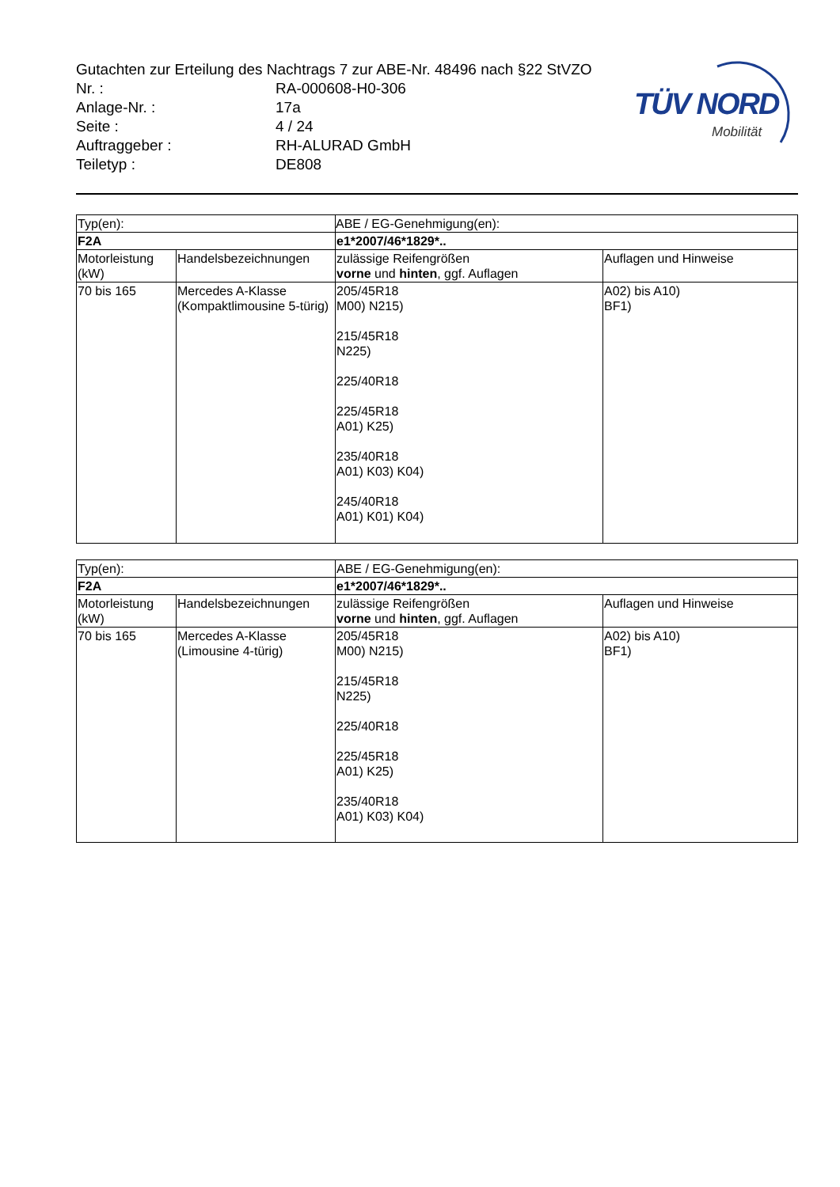TÜV NORD
Mobilität
Gutachten zur Erteilung des Nachtrags 7 zur ABE-Nr. 48496 nach §22 StVZO
Nr. : RA-000608-H0-306
Anlage-Nr. : 17a
Seite : 4 / 24
Auftraggeber : RH-ALURAD GmbH
Teiletyp : DE808
| Typ(en): | | ABE / EG-Genehmigung(en): | |
| F2A | | e1*2007/46*1829*.. | |
| Motorleistung (kW) | Handelsbezeichnungen | zulässige Reifengrößen vorne und hinten , ggf. Auflagen | Auflagen und Hinweise |
| 70 bis 165 | Mercedes A-Klasse (Kompaktlimousine 5-türig) | 205/45R18 M00) N215) 215/45R18 N225) 225/40R18 225/45R18 A01) K25) 235/40R18 A01) K03) K04) 245/40R18 A01) K01) K04) | A02) bis A10) BF1) |
| Typ(en): | | ABE / EG-Genehmigung(en): | |
| F2A | | e1*2007/46*1829*.. | |
| Motorleistung (kW) | Handelsbezeichnungen | zulässige Reifengrößen vorne und hinten , ggf. Auflagen | Auflagen und Hinweise |
| 70 bis 165 | Mercedes A-Klasse (Limousine 4-türig) | 205/45R18 M00) N215) 215/45R18 N225) 225/40R18 225/45R18 A01) K25) 235/40R18 A01) K03) K04) | A02) bis A10) BF1) |